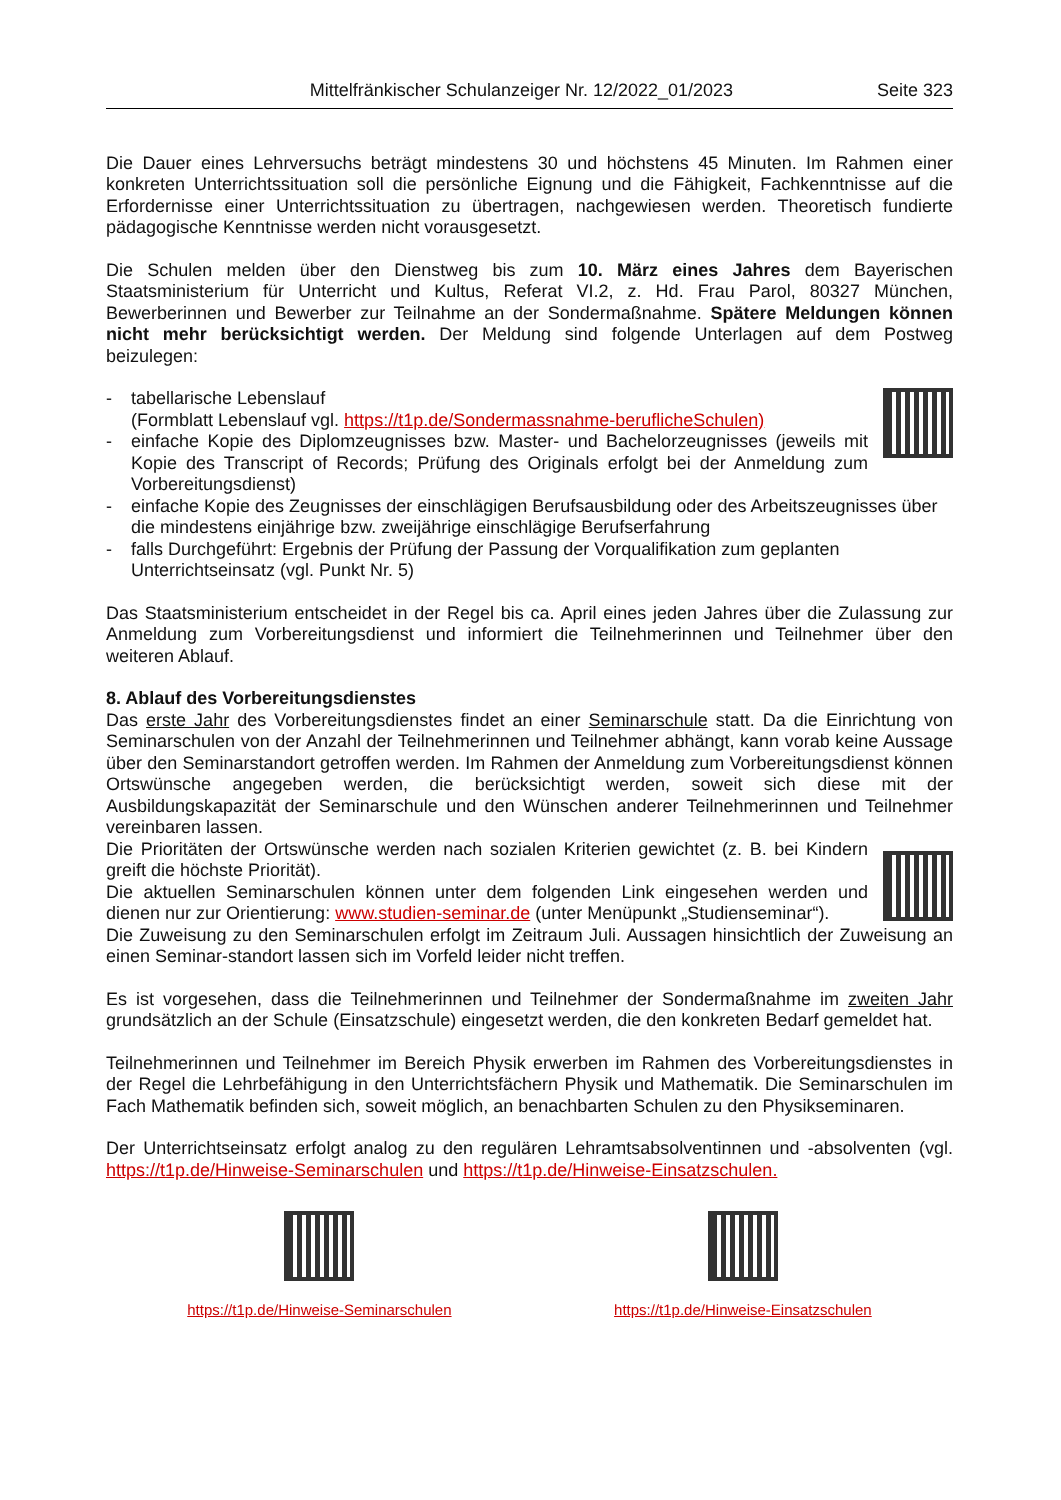Mittelfränkischer Schulanzeiger Nr. 12/2022_01/2023
Seite 323
Die Dauer eines Lehrversuchs beträgt mindestens 30 und höchstens 45 Minuten. Im Rahmen einer konkreten Unterrichtssituation soll die persönliche Eignung und die Fähigkeit, Fachkenntnisse auf die Erfordernisse einer Unterrichtssituation zu übertragen, nachgewiesen werden. Theoretisch fundierte pädagogische Kenntnisse werden nicht vorausgesetzt.
Die Schulen melden über den Dienstweg bis zum 10. März eines Jahres dem Bayerischen Staatsministerium für Unterricht und Kultus, Referat VI.2, z. Hd. Frau Parol, 80327 München, Bewerberinnen und Bewerber zur Teilnahme an der Sondermaßnahme. Spätere Meldungen können nicht mehr berücksichtigt werden. Der Meldung sind folgende Unterlagen auf dem Postweg beizulegen:
- tabellarische Lebenslauf
(Formblatt Lebenslauf vgl. https://t1p.de/Sondermassnahme-beruflicheSchulen)
- einfache Kopie des Diplomzeugnisses bzw. Master- und Bachelorzeugnisses (jeweils mit Kopie des Transcript of Records; Prüfung des Originals erfolgt bei der Anmeldung zum Vorbereitungsdienst)
- einfache Kopie des Zeugnisses der einschlägigen Berufsausbildung oder des Arbeitszeugnisses über die mindestens einjährige bzw. zweijährige einschlägige Berufserfahrung
- falls Durchgeführt: Ergebnis der Prüfung der Passung der Vorqualifikation zum geplanten Unterrichtseinsatz (vgl. Punkt Nr. 5)
Das Staatsministerium entscheidet in der Regel bis ca. April eines jeden Jahres über die Zulassung zur Anmeldung zum Vorbereitungsdienst und informiert die Teilnehmerinnen und Teilnehmer über den weiteren Ablauf.
8. Ablauf des Vorbereitungsdienstes
Das erste Jahr des Vorbereitungsdienstes findet an einer Seminarschule statt. Da die Einrichtung von Seminarschulen von der Anzahl der Teilnehmerinnen und Teilnehmer abhängt, kann vorab keine Aussage über den Seminarstandort getroffen werden. Im Rahmen der Anmeldung zum Vorbereitungsdienst können Ortswünsche angegeben werden, die berücksichtigt werden, soweit sich diese mit der Ausbildungskapazität der Seminarschule und den Wünschen anderer Teilnehmerinnen und Teilnehmer vereinbaren lassen.
Die Prioritäten der Ortswünsche werden nach sozialen Kriterien gewichtet (z. B. bei Kindern greift die höchste Priorität).
Die aktuellen Seminarschulen können unter dem folgenden Link eingesehen werden und dienen nur zur Orientierung: www.studien-seminar.de (unter Menüpunkt „Studienseminar“).
Die Zuweisung zu den Seminarschulen erfolgt im Zeitraum Juli. Aussagen hinsichtlich der Zuweisung an einen Seminar-standort lassen sich im Vorfeld leider nicht treffen.
Es ist vorgesehen, dass die Teilnehmerinnen und Teilnehmer der Sondermaßnahme im zweiten Jahr grundsätzlich an der Schule (Einsatzschule) eingesetzt werden, die den konkreten Bedarf gemeldet hat.
Teilnehmerinnen und Teilnehmer im Bereich Physik erwerben im Rahmen des Vorbereitungsdienstes in der Regel die Lehrbefähigung in den Unterrichtsfächern Physik und Mathematik. Die Seminarschulen im Fach Mathematik befinden sich, soweit möglich, an benachbarten Schulen zu den Physikseminaren.
Der Unterrichtseinsatz erfolgt analog zu den regulären Lehramtsabsolventinnen und -absolventen (vgl. https://t1p.de/Hinweise-Seminarschulen und https://t1p.de/Hinweise-Einsatzschulen.
https://t1p.de/Hinweise-Seminarschulen
https://t1p.de/Hinweise-Einsatzschulen